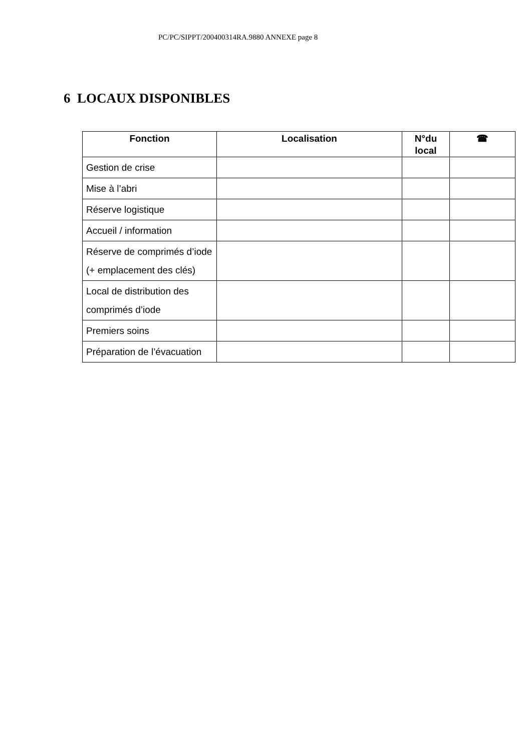PC/PC/SIPPT/200400314RA.9880 ANNEXE page 8
6 LOCAUX DISPONIBLES
| Fonction | Localisation | N°du local | ☎ |
| --- | --- | --- | --- |
| Gestion de crise | | | |
| Mise à l’abri | | | |
| Réserve logistique | | | |
| Accueil / information | | | |
| Réserve de comprimés d’iode (+ emplacement des clés) | | | |
| Local de distribution des comprimés d’iode | | | |
| Premiers soins | | | |
| Préparation de l’évacuation | | | |